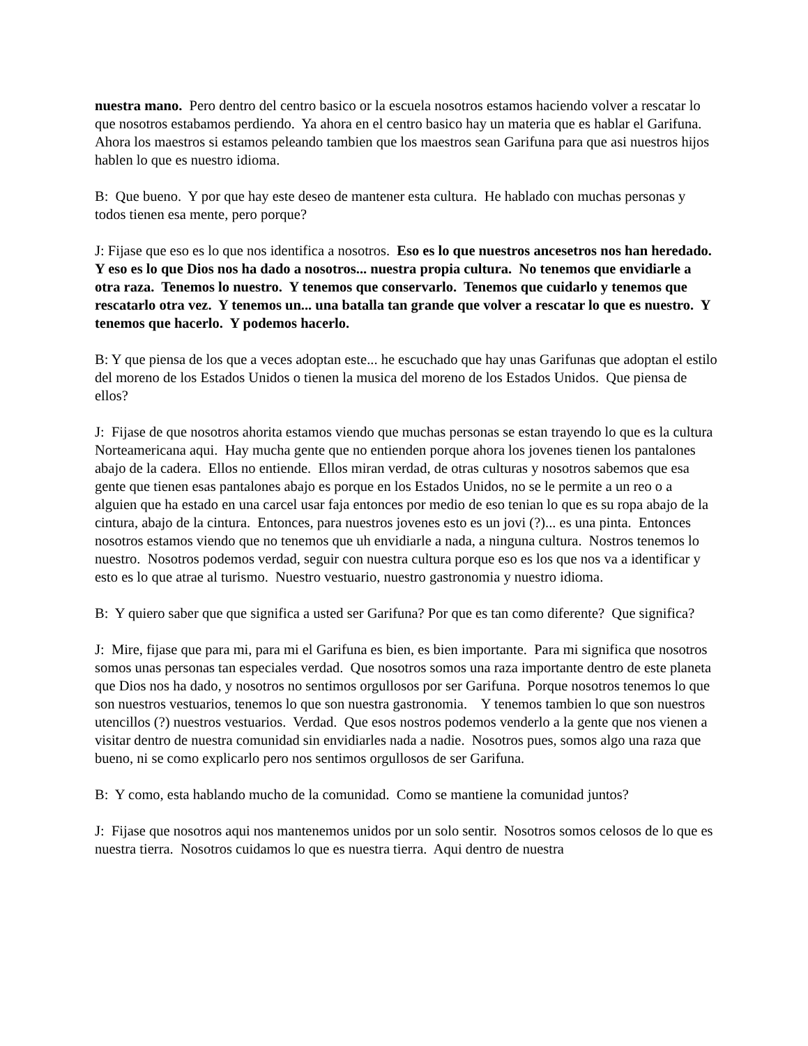nuestra mano. Pero dentro del centro basico or la escuela nosotros estamos haciendo volver a rescatar lo que nosotros estabamos perdiendo. Ya ahora en el centro basico hay un materia que es hablar el Garifuna. Ahora los maestros si estamos peleando tambien que los maestros sean Garifuna para que asi nuestros hijos hablen lo que es nuestro idioma.
B: Que bueno. Y por que hay este deseo de mantener esta cultura. He hablado con muchas personas y todos tienen esa mente, pero porque?
J: Fijase que eso es lo que nos identifica a nosotros. Eso es lo que nuestros ancesetros nos han heredado. Y eso es lo que Dios nos ha dado a nosotros... nuestra propia cultura. No tenemos que envidiarle a otra raza. Tenemos lo nuestro. Y tenemos que conservarlo. Tenemos que cuidarlo y tenemos que rescatarlo otra vez. Y tenemos un... una batalla tan grande que volver a rescatar lo que es nuestro. Y tenemos que hacerlo. Y podemos hacerlo.
B: Y que piensa de los que a veces adoptan este... he escuchado que hay unas Garifunas que adoptan el estilo del moreno de los Estados Unidos o tienen la musica del moreno de los Estados Unidos. Que piensa de ellos?
J: Fijase de que nosotros ahorita estamos viendo que muchas personas se estan trayendo lo que es la cultura Norteamericana aqui. Hay mucha gente que no entienden porque ahora los jovenes tienen los pantalones abajo de la cadera. Ellos no entiende. Ellos miran verdad, de otras culturas y nosotros sabemos que esa gente que tienen esas pantalones abajo es porque en los Estados Unidos, no se le permite a un reo o a alguien que ha estado en una carcel usar faja entonces por medio de eso tenian lo que es su ropa abajo de la cintura, abajo de la cintura. Entonces, para nuestros jovenes esto es un jovi (?)... es una pinta. Entonces nosotros estamos viendo que no tenemos que uh envidiarle a nada, a ninguna cultura. Nostros tenemos lo nuestro. Nosotros podemos verdad, seguir con nuestra cultura porque eso es los que nos va a identificar y esto es lo que atrae al turismo. Nuestro vestuario, nuestro gastronomia y nuestro idioma.
B: Y quiero saber que que significa a usted ser Garifuna? Por que es tan como diferente? Que significa?
J: Mire, fijase que para mi, para mi el Garifuna es bien, es bien importante. Para mi significa que nosotros somos unas personas tan especiales verdad. Que nosotros somos una raza importante dentro de este planeta que Dios nos ha dado, y nosotros no sentimos orgullosos por ser Garifuna. Porque nosotros tenemos lo que son nuestros vestuarios, tenemos lo que son nuestra gastronomia. Y tenemos tambien lo que son nuestros utencillos (?) nuestros vestuarios. Verdad. Que esos nostros podemos venderlo a la gente que nos vienen a visitar dentro de nuestra comunidad sin envidiarles nada a nadie. Nosotros pues, somos algo una raza que bueno, ni se como explicarlo pero nos sentimos orgullosos de ser Garifuna.
B: Y como, esta hablando mucho de la comunidad. Como se mantiene la comunidad juntos?
J: Fijase que nosotros aqui nos mantenemos unidos por un solo sentir. Nosotros somos celosos de lo que es nuestra tierra. Nosotros cuidamos lo que es nuestra tierra. Aqui dentro de nuestra